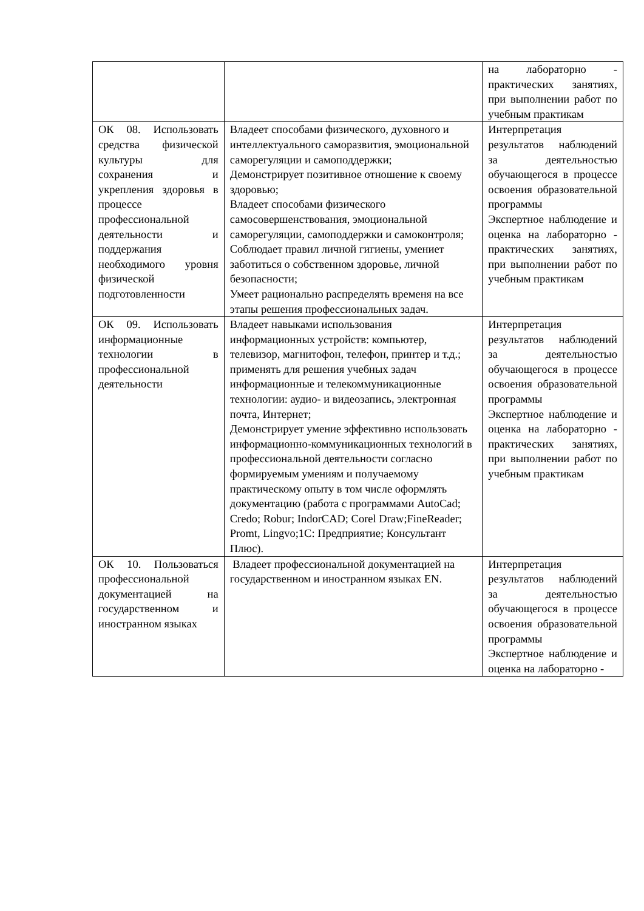| | | на лабораторно - практических занятиях, при выполнении работ по учебным практикам |
| ОК 08. Использовать средства физической культуры для сохранения и укрепления здоровья в процессе профессиональной деятельности и поддержания необходимого уровня физической подготовленности | Владеет способами физического, духовного и интеллектуального саморазвития, эмоциональной саморегуляции и самоподдержки; Демонстрирует позитивное отношение к своему здоровью; Владеет способами физического самосовершенствования, эмоциональной саморегуляции, самоподдержки и самоконтроля; Соблюдает правил личной гигиены, умениет заботиться о собственном здоровье, личной безопасности; Умеет рационально распределять временя на все этапы решения профессиональных задач. | Интерпретация результатов наблюдений за деятельностью обучающегося в процессе освоения образовательной программы Экспертное наблюдение и оценка на лабораторно - практических занятиях, при выполнении работ по учебным практикам |
| ОК 09. Использовать информационные технологии в профессиональной деятельности | Владеет навыками использования информационных устройств: компьютер, телевизор, магнитофон, телефон, принтер и т.д.; применять для решения учебных задач информационные и телекоммуникационные технологии: аудио- и видеозапись, электронная почта, Интернет; Демонстрирует умение эффективно использовать информационно-коммуникационных технологий в профессиональной деятельности согласно формируемым умениям и получаемому практическому опыту в том числе оформлять документацию (работа с программами AutoCad; Credo; Robur; IndorCAD; Corel Draw;FineReader; Promt, Lingvo;1C: Предприятие; Консультант Плюс). | Интерпретация результатов наблюдений за деятельностью обучающегося в процессе освоения образовательной программы Экспертное наблюдение и оценка на лабораторно - практических занятиях, при выполнении работ по учебным практикам |
| ОК 10. Пользоваться профессиональной документацией на государственном и иностранном языках | Владеет профессиональной документацией на государственном и иностранном языках EN. | Интерпретация результатов наблюдений за деятельностью обучающегося в процессе освоения образовательной программы Экспертное наблюдение и оценка на лабораторно - |